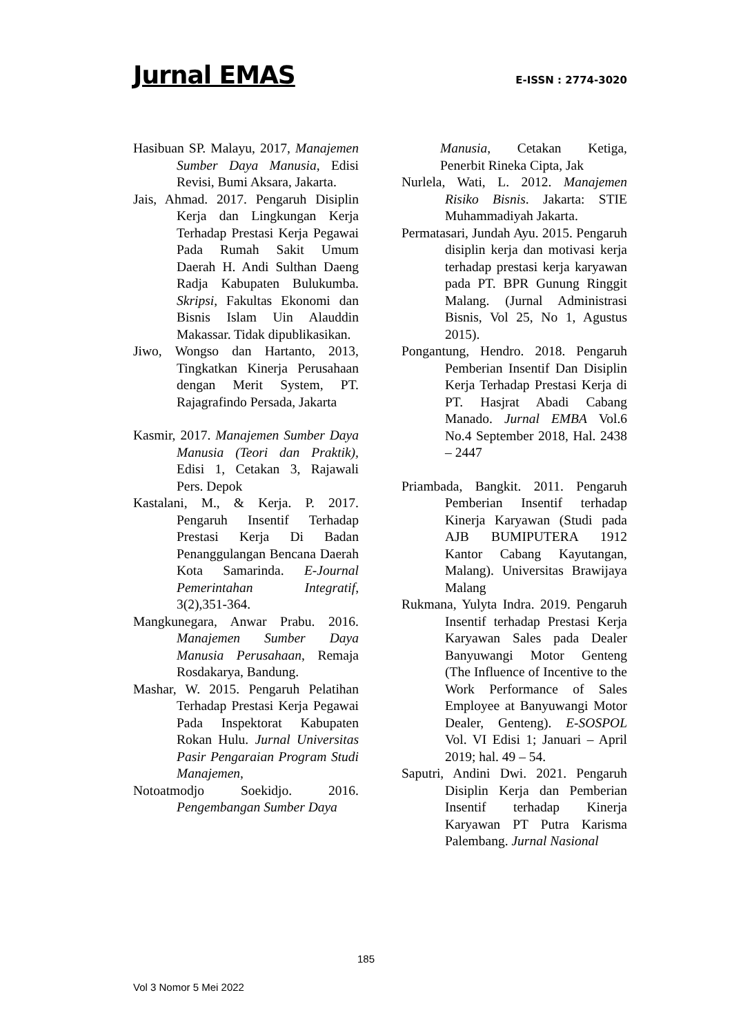Jurnal EMAS
E-ISSN : 2774-3020
Hasibuan SP. Malayu, 2017, Manajemen Sumber Daya Manusia, Edisi Revisi, Bumi Aksara, Jakarta.
Jais, Ahmad. 2017. Pengaruh Disiplin Kerja dan Lingkungan Kerja Terhadap Prestasi Kerja Pegawai Pada Rumah Sakit Umum Daerah H. Andi Sulthan Daeng Radja Kabupaten Bulukumba. Skripsi, Fakultas Ekonomi dan Bisnis Islam Uin Alauddin Makassar. Tidak dipublikasikan.
Jiwo, Wongso dan Hartanto, 2013, Tingkatkan Kinerja Perusahaan dengan Merit System, PT. Rajagrafindo Persada, Jakarta
Kasmir, 2017. Manajemen Sumber Daya Manusia (Teori dan Praktik), Edisi 1, Cetakan 3, Rajawali Pers. Depok
Kastalani, M., & Kerja. P. 2017. Pengaruh Insentif Terhadap Prestasi Kerja Di Badan Penanggulangan Bencana Daerah Kota Samarinda. E-Journal Pemerintahan Integratif, 3(2),351-364.
Mangkunegara, Anwar Prabu. 2016. Manajemen Sumber Daya Manusia Perusahaan, Remaja Rosdakarya, Bandung.
Mashar, W. 2015. Pengaruh Pelatihan Terhadap Prestasi Kerja Pegawai Pada Inspektorat Kabupaten Rokan Hulu. Jurnal Universitas Pasir Pengaraian Program Studi Manajemen,
Notoatmodjo Soekidjo. 2016. Pengembangan Sumber Daya
Manusia, Cetakan Ketiga, Penerbit Rineka Cipta, Jak
Nurlela, Wati, L. 2012. Manajemen Risiko Bisnis. Jakarta: STIE Muhammadiyah Jakarta.
Permatasari, Jundah Ayu. 2015. Pengaruh disiplin kerja dan motivasi kerja terhadap prestasi kerja karyawan pada PT. BPR Gunung Ringgit Malang. (Jurnal Administrasi Bisnis, Vol 25, No 1, Agustus 2015).
Pongantung, Hendro. 2018. Pengaruh Pemberian Insentif Dan Disiplin Kerja Terhadap Prestasi Kerja di PT. Hasjrat Abadi Cabang Manado. Jurnal EMBA Vol.6 No.4 September 2018, Hal. 2438 – 2447
Priambada, Bangkit. 2011. Pengaruh Pemberian Insentif terhadap Kinerja Karyawan (Studi pada AJB BUMIPUTERA 1912 Kantor Cabang Kayutangan, Malang). Universitas Brawijaya Malang
Rukmana, Yulyta Indra. 2019. Pengaruh Insentif terhadap Prestasi Kerja Karyawan Sales pada Dealer Banyuwangi Motor Genteng (The Influence of Incentive to the Work Performance of Sales Employee at Banyuwangi Motor Dealer, Genteng). E-SOSPOL Vol. VI Edisi 1; Januari – April 2019; hal. 49 – 54.
Saputri, Andini Dwi. 2021. Pengaruh Disiplin Kerja dan Pemberian Insentif terhadap Kinerja Karyawan PT Putra Karisma Palembang. Jurnal Nasional
185
Vol 3 Nomor 5 Mei 2022